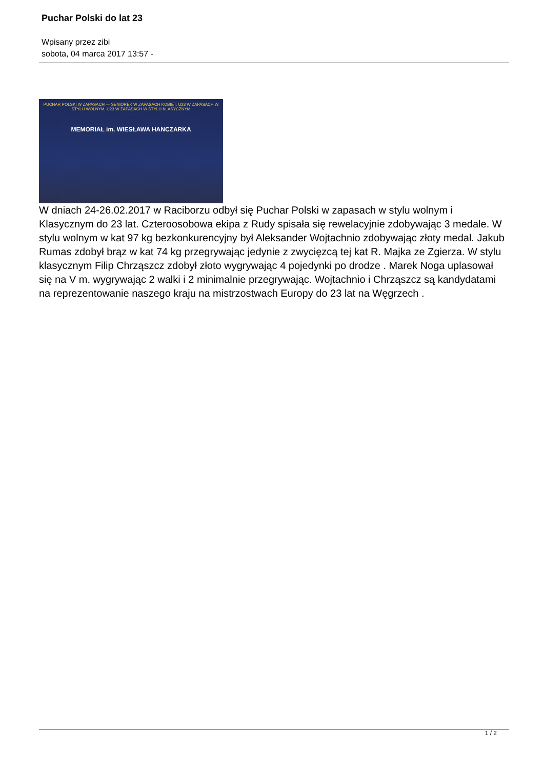Puchar Polski do lat 23
Wpisany przez zibi
sobota, 04 marca 2017 13:57 -
PUCHAR POLSKI W ZAPASACH — SENIOREK W ZAPASACH KOBIET, U23 W ZAPASACH W STYLU WOLNYM, U23 W ZAPASACH W STYLU KLASYCZNYM
MEMORIAŁ im. WIESŁAWA HANCZARKA
W dniach 24-26.02.2017 w Raciborzu odbył się Puchar Polski w zapasach w stylu wolnym i Klasycznym do 23 lat. Czteroosobowa ekipa z Rudy spisała się rewelacyjnie zdobywając 3 medale. W stylu wolnym w kat 97 kg bezkonkurencyjny był Aleksander Wojtachnio zdobywając złoty medal. Jakub Rumas zdobył brąz w kat 74 kg przegrywając jedynie z zwycięzcą tej kat R. Majka ze Zgierza. W stylu klasycznym Filip Chrząszcz zdobył złoto wygrywając 4 pojedynki po drodze . Marek Noga uplasował się na V m. wygrywając 2 walki i 2 minimalnie przegrywając. Wojtachnio i Chrząszcz są kandydatami na reprezentowanie naszego kraju na mistrzostwach Europy do 23 lat na Węgrzech .
1 / 2